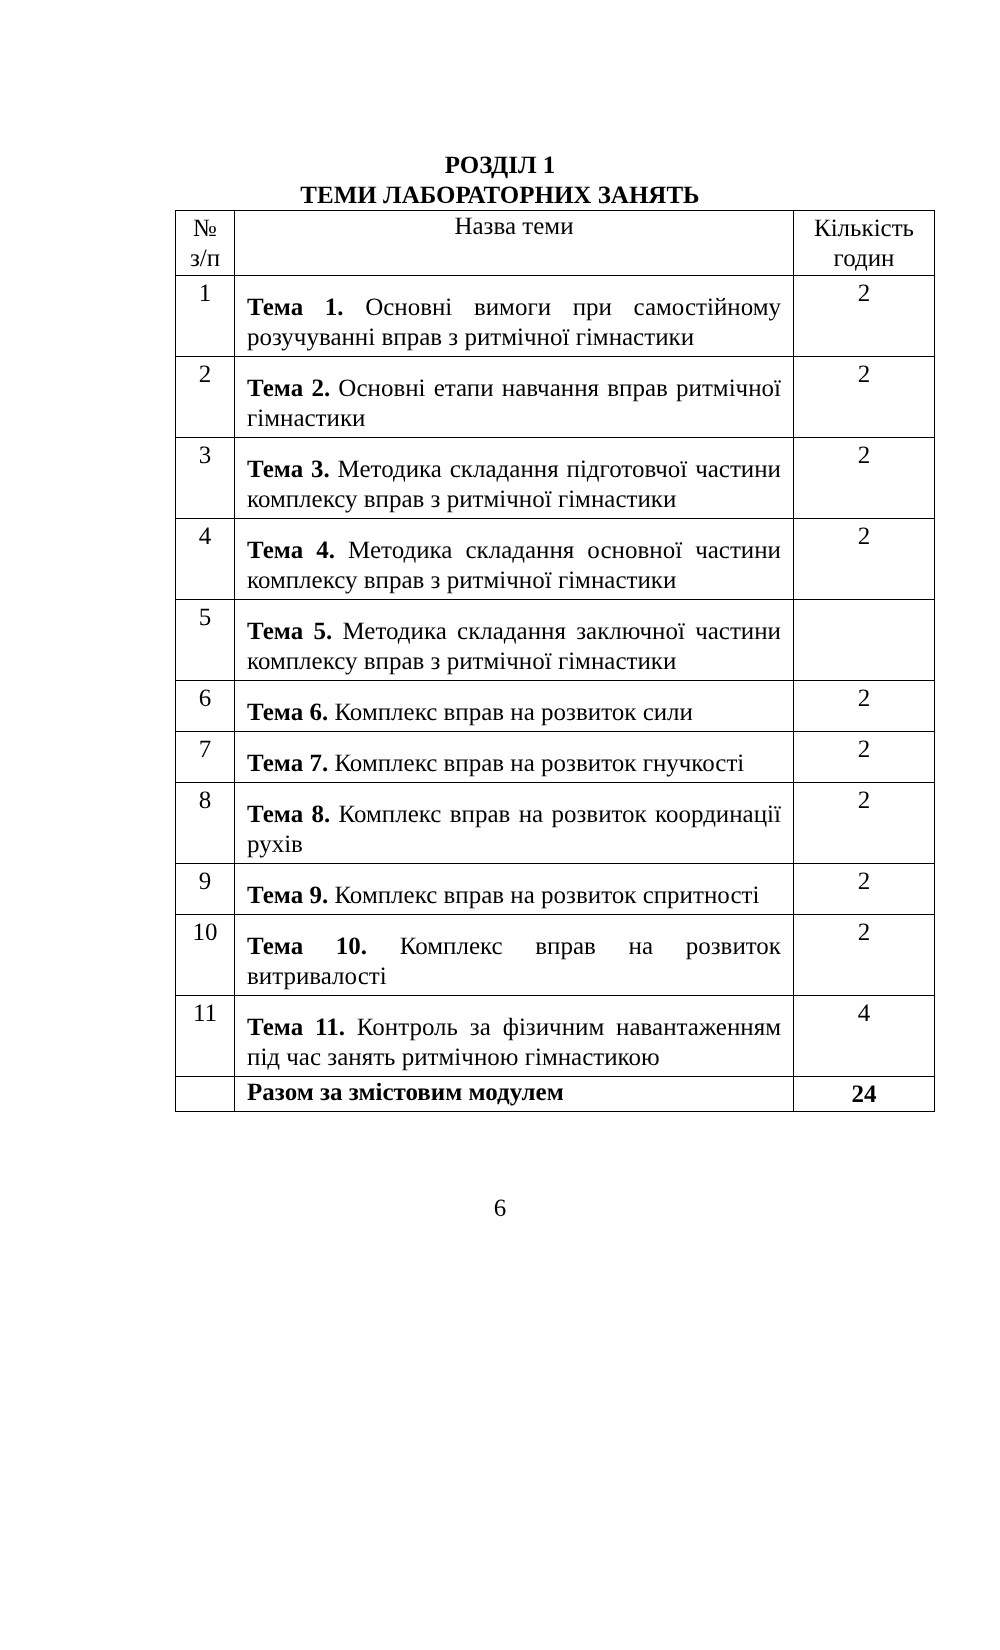РОЗДІЛ 1
ТЕМИ ЛАБОРАТОРНИХ ЗАНЯТЬ
| № з/п | Назва теми | Кількість годин |
| --- | --- | --- |
| 1 | Тема 1. Основні вимоги при самостійному розучуванні вправ з ритмічної гімнастики | 2 |
| 2 | Тема 2. Основні етапи навчання вправ ритмічної гімнастики | 2 |
| 3 | Тема 3. Методика складання підготовчої частини комплексу вправ з ритмічної гімнастики | 2 |
| 4 | Тема 4. Методика складання основної частини комплексу вправ з ритмічної гімнастики | 2 |
| 5 | Тема 5. Методика складання заключної частини комплексу вправ з ритмічної гімнастики | |
| 6 | Тема 6. Комплекс вправ на розвиток сили | 2 |
| 7 | Тема 7. Комплекс вправ на розвиток гнучкості | 2 |
| 8 | Тема 8. Комплекс вправ на розвиток координації рухів | 2 |
| 9 | Тема 9. Комплекс вправ на розвиток спритності | 2 |
| 10 | Тема 10. Комплекс вправ на розвиток витривалості | 2 |
| 11 | Тема 11. Контроль за фізичним навантаженням під час занять ритмічною гімнастикою | 4 |
| | Разом за змістовим модулем | 24 |
6